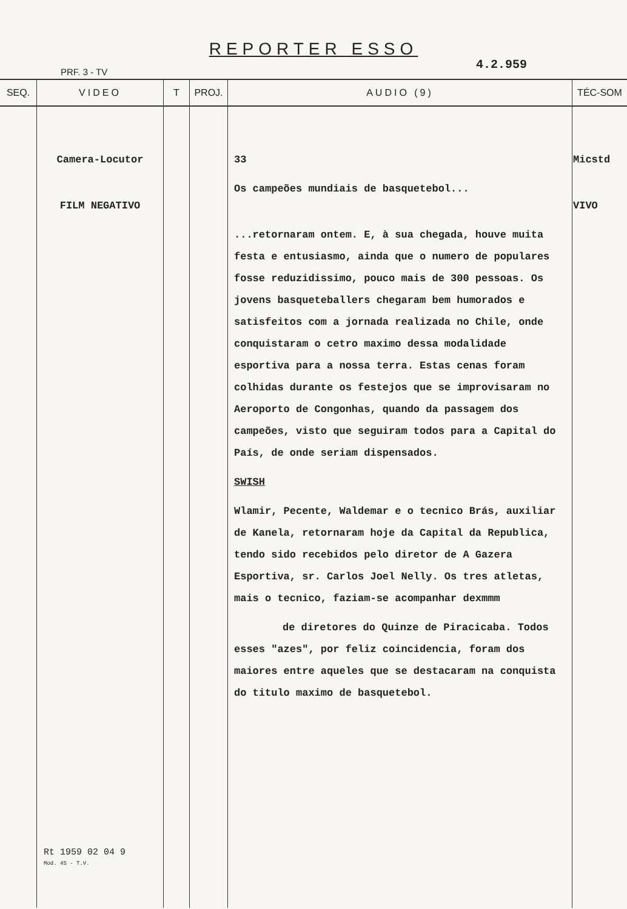REPORTER ESSO
4.2.959
PRF. 3 - TV
| SEQ. | VIDEO | T | PROJ. | AUDIO (9) | TÉC-SOM |
| --- | --- | --- | --- | --- | --- |
| | Camera-Locutor FILM NEGATIVO Rt 1959 02 04 9 Mod. 45 - T.V. | | | 33 Os campeões mundiais de basquetebol... ...retornaram ontem. E, à sua chegada, houve muita festa e entusiasmo, ainda que o numero de populares fosse reduzidissimo, pouco mais de 300 pessoas. Os jovens basqueteballers chegaram bem humorados e satisfeitos com a jornada realizada no Chile, onde conquistaram o cetro maximo dessa modalidade esportiva para a nossa terra. Estas cenas foram colhidas durante os festejos que se improvisaram no Aeroporto de Congonhas, quando da passagem dos campeões, visto que seguiram todos para a Capital do País, de onde seriam dispensados. SWISH Wlamir, Pecente, Waldemar e o tecnico Brás, auxiliar de Kanela, retornaram hoje da Capital da Republica, tendo sido recebidos pelo diretor de A Gazera Esportiva, sr. Carlos Joel Nelly. Os tres atletas, mais o tecnico, faziam-se acompanhar dexmmm de diretores do Quinze de Piracicaba. Todos esses "azes", por feliz coincidencia, foram dos maiores entre aqueles que se destacaram na conquista do titulo maximo de basquetebol. | Micstd VIVO |